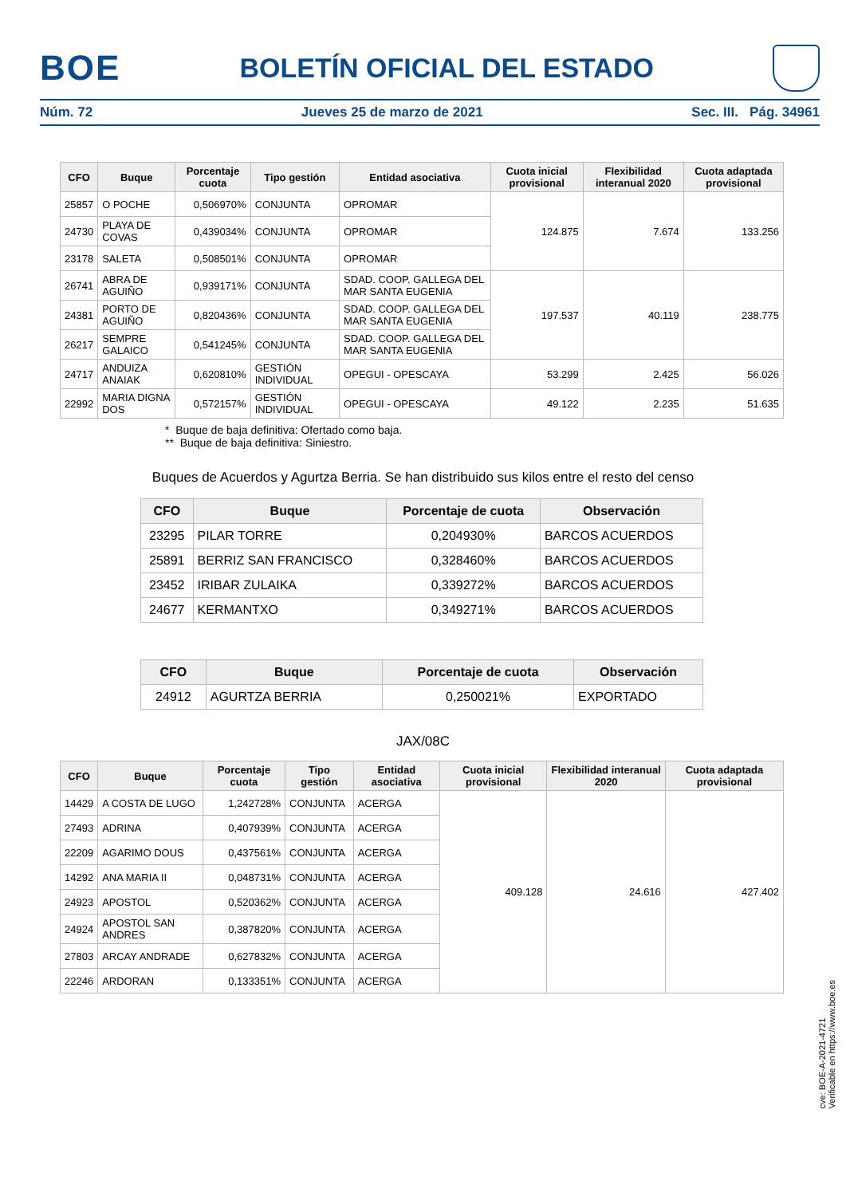BOE
BOLETÍN OFICIAL DEL ESTADO
Núm. 72 Jueves 25 de marzo de 2021 Sec. III. Pág. 34961
| CFO | Buque | Porcentaje cuota | Tipo gestión | Entidad asociativa | Cuota inicial provisional | Flexibilidad interanual 2020 | Cuota adaptada provisional |
| --- | --- | --- | --- | --- | --- | --- | --- |
| 25857 | O POCHE | 0,506970% | CONJUNTA | OPROMAR | 124.875 | 7.674 | 133.256 |
| 24730 | PLAYA DE COVAS | 0,439034% | CONJUNTA | OPROMAR | | | |
| 23178 | SALETA | 0,508501% | CONJUNTA | OPROMAR | | | |
| 26741 | ABRA DE AGUIÑO | 0,939171% | CONJUNTA | SDAD. COOP. GALLEGA DEL MAR SANTA EUGENIA | 197.537 | 40.119 | 238.775 |
| 24381 | PORTO DE AGUIÑO | 0,820436% | CONJUNTA | SDAD. COOP. GALLEGA DEL MAR SANTA EUGENIA | | | |
| 26217 | SEMPRE GALAICO | 0,541245% | CONJUNTA | SDAD. COOP. GALLEGA DEL MAR SANTA EUGENIA | | | |
| 24717 | ANDUIZA ANAIAK | 0,620810% | GESTIÓN INDIVIDUAL | OPEGUI - OPESCAYA | 53.299 | 2.425 | 56.026 |
| 22992 | MARIA DIGNA DOS | 0,572157% | GESTIÓN INDIVIDUAL | OPEGUI - OPESCAYA | 49.122 | 2.235 | 51.635 |
* Buque de baja definitiva: Ofertado como baja.
** Buque de baja definitiva: Siniestro.
Buques de Acuerdos y Agurtza Berria. Se han distribuido sus kilos entre el resto del censo
| CFO | Buque | Porcentaje de cuota | Observación |
| --- | --- | --- | --- |
| 23295 | PILAR TORRE | 0,204930% | BARCOS ACUERDOS |
| 25891 | BERRIZ SAN FRANCISCO | 0,328460% | BARCOS ACUERDOS |
| 23452 | IRIBAR ZULAIKA | 0,339272% | BARCOS ACUERDOS |
| 24677 | KERMANTXO | 0,349271% | BARCOS ACUERDOS |
| CFO | Buque | Porcentaje de cuota | Observación |
| --- | --- | --- | --- |
| 24912 | AGURTZA BERRIA | 0,250021% | EXPORTADO |
JAX/08C
| CFO | Buque | Porcentaje cuota | Tipo gestión | Entidad asociativa | Cuota inicial provisional | Flexibilidad interanual 2020 | Cuota adaptada provisional |
| --- | --- | --- | --- | --- | --- | --- | --- |
| 14429 | A COSTA DE LUGO | 1,242728% | CONJUNTA | ACERGA | 409.128 | 24.616 | 427.402 |
| 27493 | ADRINA | 0,407939% | CONJUNTA | ACERGA | | | |
| 22209 | AGARIMO DOUS | 0,437561% | CONJUNTA | ACERGA | | | |
| 14292 | ANA MARIA II | 0,048731% | CONJUNTA | ACERGA | | | |
| 24923 | APOSTOL | 0,520362% | CONJUNTA | ACERGA | | | |
| 24924 | APOSTOL SAN ANDRES | 0,387820% | CONJUNTA | ACERGA | | | |
| 27803 | ARCAY ANDRADE | 0,627832% | CONJUNTA | ACERGA | | | |
| 22246 | ARDORAN | 0,133351% | CONJUNTA | ACERGA | | | |
cve: BOE-A-2021-4721
Verificable en https://www.boe.es